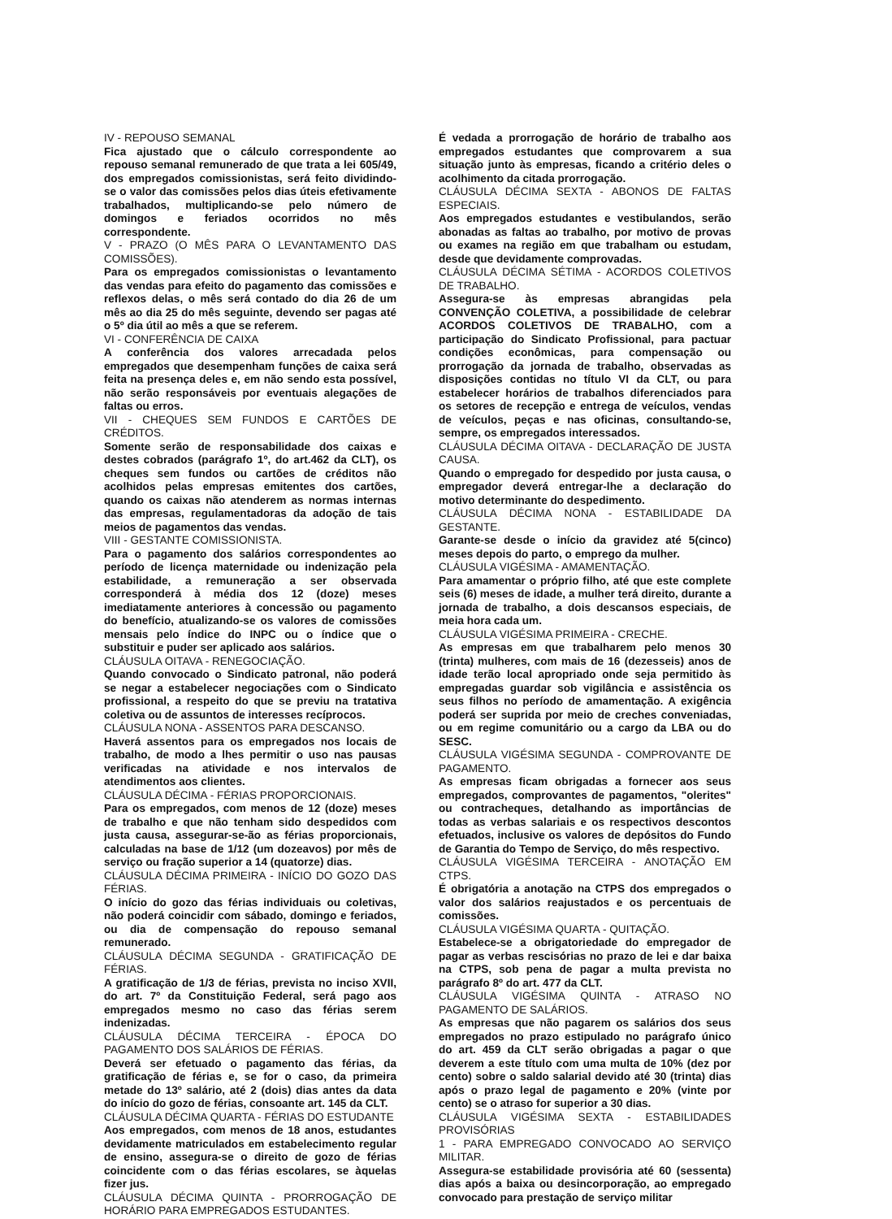IV - REPOUSO SEMANAL
Fica ajustado que o cálculo correspondente ao repouso semanal remunerado de que trata a lei 605/49, dos empregados comissionistas, será feito dividindo-se o valor das comissões pelos dias úteis efetivamente trabalhados, multiplicando-se pelo número de domingos e feriados ocorridos no mês correspondente.
V - PRAZO (O MÊS PARA O LEVANTAMENTO DAS COMISSÕES).
Para os empregados comissionistas o levantamento das vendas para efeito do pagamento das comissões e reflexos delas, o mês será contado do dia 26 de um mês ao dia 25 do mês seguinte, devendo ser pagas até o 5º dia útil ao mês a que se referem.
VI - CONFERÊNCIA DE CAIXA
A conferência dos valores arrecadada pelos empregados que desempenham funções de caixa será feita na presença deles e, em não sendo esta possível, não serão responsáveis por eventuais alegações de faltas ou erros.
VII - CHEQUES SEM FUNDOS E CARTÕES DE CRÉDITOS.
Somente serão de responsabilidade dos caixas e destes cobrados (parágrafo 1º, do art.462 da CLT), os cheques sem fundos ou cartões de créditos não acolhidos pelas empresas emitentes dos cartões, quando os caixas não atenderem as normas internas das empresas, regulamentadoras da adoção de tais meios de pagamentos das vendas.
VIII - GESTANTE COMISSIONISTA.
Para o pagamento dos salários correspondentes ao período de licença maternidade ou indenização pela estabilidade, a remuneração a ser observada corresponderá à média dos 12 (doze) meses imediatamente anteriores à concessão ou pagamento do benefício, atualizando-se os valores de comissões mensais pelo índice do INPC ou o índice que o substituir e puder ser aplicado aos salários.
CLÁUSULA OITAVA - RENEGOCIAÇÃO.
Quando convocado o Sindicato patronal, não poderá se negar a estabelecer negociações com o Sindicato profissional, a respeito do que se previu na tratativa coletiva ou de assuntos de interesses recíprocos.
CLÁUSULA NONA - ASSENTOS PARA DESCANSO.
Haverá assentos para os empregados nos locais de trabalho, de modo a lhes permitir o uso nas pausas verificadas na atividade e nos intervalos de atendimentos aos clientes.
CLÁUSULA DÉCIMA - FÉRIAS PROPORCIONAIS.
Para os empregados, com menos de 12 (doze) meses de trabalho e que não tenham sido despedidos com justa causa, assegurar-se-ão as férias proporcionais, calculadas na base de 1/12 (um dozeavos) por mês de serviço ou fração superior a 14 (quatorze) dias.
CLÁUSULA DÉCIMA PRIMEIRA - INÍCIO DO GOZO DAS FÉRIAS.
O início do gozo das férias individuais ou coletivas, não poderá coincidir com sábado, domingo e feriados, ou dia de compensação do repouso semanal remunerado.
CLÁUSULA DÉCIMA SEGUNDA - GRATIFICAÇÃO DE FÉRIAS.
A gratificação de 1/3 de férias, prevista no inciso XVII, do art. 7º da Constituição Federal, será pago aos empregados mesmo no caso das férias serem indenizadas.
CLÁUSULA DÉCIMA TERCEIRA - ÉPOCA DO PAGAMENTO DOS SALÁRIOS DE FÉRIAS.
Deverá ser efetuado o pagamento das férias, da gratificação de férias e, se for o caso, da primeira metade do 13º salário, até 2 (dois) dias antes da data do início do gozo de férias, consoante art. 145 da CLT.
CLÁUSULA DÉCIMA QUARTA - FÉRIAS DO ESTUDANTE
Aos empregados, com menos de 18 anos, estudantes devidamente matriculados em estabelecimento regular de ensino, assegura-se o direito de gozo de férias coincidente com o das férias escolares, se àquelas fizer jus.
CLÁUSULA DÉCIMA QUINTA - PRORROGAÇÃO DE HORÁRIO PARA EMPREGADOS ESTUDANTES.
É vedada a prorrogação de horário de trabalho aos empregados estudantes que comprovarem a sua situação junto às empresas, ficando a critério deles o acolhimento da citada prorrogação.
CLÁUSULA DÉCIMA SEXTA - ABONOS DE FALTAS ESPECIAIS.
Aos empregados estudantes e vestibulandos, serão abonadas as faltas ao trabalho, por motivo de provas ou exames na região em que trabalham ou estudam, desde que devidamente comprovadas.
CLÁUSULA DÉCIMA SÉTIMA - ACORDOS COLETIVOS DE TRABALHO.
Assegura-se às empresas abrangidas pela CONVENÇÃO COLETIVA, a possibilidade de celebrar ACORDOS COLETIVOS DE TRABALHO, com a participação do Sindicato Profissional, para pactuar condições econômicas, para compensação ou prorrogação da jornada de trabalho, observadas as disposições contidas no título VI da CLT, ou para estabelecer horários de trabalhos diferenciados para os setores de recepção e entrega de veículos, vendas de veículos, peças e nas oficinas, consultando-se, sempre, os empregados interessados.
CLÁUSULA DÉCIMA OITAVA - DECLARAÇÃO DE JUSTA CAUSA.
Quando o empregado for despedido por justa causa, o empregador deverá entregar-lhe a declaração do motivo determinante do despedimento.
CLÁUSULA DÉCIMA NONA - ESTABILIDADE DA GESTANTE.
Garante-se desde o início da gravidez até 5(cinco) meses depois do parto, o emprego da mulher.
CLÁUSULA VIGÉSIMA - AMAMENTAÇÃO.
Para amamentar o próprio filho, até que este complete seis (6) meses de idade, a mulher terá direito, durante a jornada de trabalho, a dois descansos especiais, de meia hora cada um.
CLÁUSULA VIGÉSIMA PRIMEIRA - CRECHE.
As empresas em que trabalharem pelo menos 30 (trinta) mulheres, com mais de 16 (dezesseis) anos de idade terão local apropriado onde seja permitido às empregadas guardar sob vigilância e assistência os seus filhos no período de amamentação. A exigência poderá ser suprida por meio de creches conveniadas, ou em regime comunitário ou a cargo da LBA ou do SESC.
CLÁUSULA VIGÉSIMA SEGUNDA - COMPROVANTE DE PAGAMENTO.
As empresas ficam obrigadas a fornecer aos seus empregados, comprovantes de pagamentos, "olerites" ou contracheques, detalhando as importâncias de todas as verbas salariais e os respectivos descontos efetuados, inclusive os valores de depósitos do Fundo de Garantia do Tempo de Serviço, do mês respectivo.
CLÁUSULA VIGÉSIMA TERCEIRA - ANOTAÇÃO EM CTPS.
É obrigatória a anotação na CTPS dos empregados o valor dos salários reajustados e os percentuais de comissões.
CLÁUSULA VIGÉSIMA QUARTA - QUITAÇÃO.
Estabelece-se a obrigatoriedade do empregador de pagar as verbas rescisórias no prazo de lei e dar baixa na CTPS, sob pena de pagar a multa prevista no parágrafo 8º do art. 477 da CLT.
CLÁUSULA VIGÉSIMA QUINTA - ATRASO NO PAGAMENTO DE SALÁRIOS.
As empresas que não pagarem os salários dos seus empregados no prazo estipulado no parágrafo único do art. 459 da CLT serão obrigadas a pagar o que deverem a este título com uma multa de 10% (dez por cento) sobre o saldo salarial devido até 30 (trinta) dias após o prazo legal de pagamento e 20% (vinte por cento) se o atraso for superior a 30 dias.
CLÁUSULA VIGÉSIMA SEXTA - ESTABILIDADES PROVISÓRIAS
1 - PARA EMPREGADO CONVOCADO AO SERVIÇO MILITAR.
Assegura-se estabilidade provisória até 60 (sessenta) dias após a baixa ou desincorporação, ao empregado convocado para prestação de serviço militar